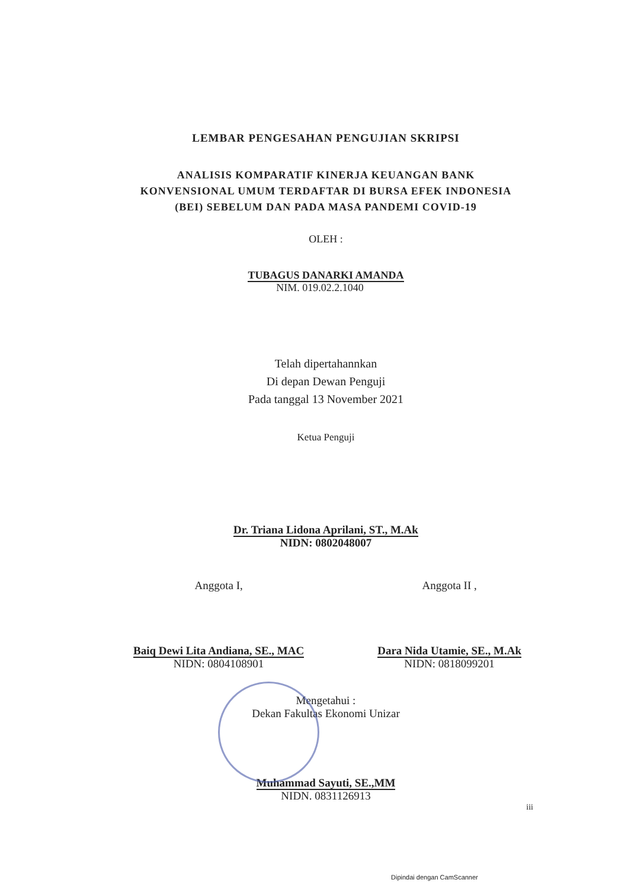LEMBAR PENGESAHAN PENGUJIAN SKRIPSI
ANALISIS KOMPARATIF KINERJA KEUANGAN BANK
KONVENSIONAL UMUM TERDAFTAR DI BURSA EFEK INDONESIA
(BEI) SEBELUM DAN PADA MASA PANDEMI COVID-19
OLEH :
TUBAGUS DANARKI AMANDA
NIM. 019.02.2.1040
Telah dipertahannkan
Di depan Dewan Penguji
Pada tanggal 13 November 2021
Ketua Penguji
Dr. Triana Lidona Aprilani, ST., M.Ak
NIDN: 0802048007
Anggota I,
Baiq Dewi Lita Andiana, SE., MAC
NIDN: 0804108901
Anggota II ,
Dara Nida Utamie, SE., M.Ak
NIDN: 0818099201
Mengetahui :
Dekan Fakultas Ekonomi Unizar
Muhammad Sayuti, SE.,MM
NIDN. 0831126913
iii
Dipindai dengan CamScanner